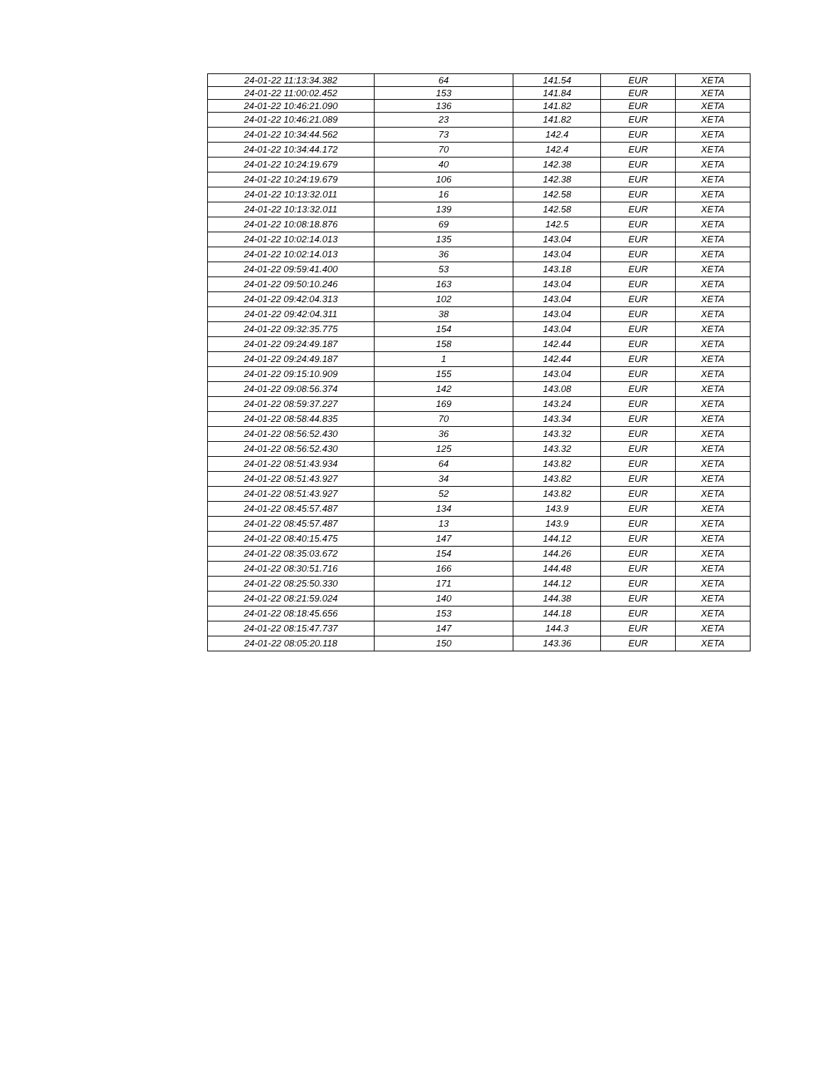| 24-01-22 11:13:34.382 | 64 | 141.54 | EUR | XETA |
| 24-01-22 11:00:02.452 | 153 | 141.84 | EUR | XETA |
| 24-01-22 10:46:21.090 | 136 | 141.82 | EUR | XETA |
| 24-01-22 10:46:21.089 | 23 | 141.82 | EUR | XETA |
| 24-01-22 10:34:44.562 | 73 | 142.4 | EUR | XETA |
| 24-01-22 10:34:44.172 | 70 | 142.4 | EUR | XETA |
| 24-01-22 10:24:19.679 | 40 | 142.38 | EUR | XETA |
| 24-01-22 10:24:19.679 | 106 | 142.38 | EUR | XETA |
| 24-01-22 10:13:32.011 | 16 | 142.58 | EUR | XETA |
| 24-01-22 10:13:32.011 | 139 | 142.58 | EUR | XETA |
| 24-01-22 10:08:18.876 | 69 | 142.5 | EUR | XETA |
| 24-01-22 10:02:14.013 | 135 | 143.04 | EUR | XETA |
| 24-01-22 10:02:14.013 | 36 | 143.04 | EUR | XETA |
| 24-01-22 09:59:41.400 | 53 | 143.18 | EUR | XETA |
| 24-01-22 09:50:10.246 | 163 | 143.04 | EUR | XETA |
| 24-01-22 09:42:04.313 | 102 | 143.04 | EUR | XETA |
| 24-01-22 09:42:04.311 | 38 | 143.04 | EUR | XETA |
| 24-01-22 09:32:35.775 | 154 | 143.04 | EUR | XETA |
| 24-01-22 09:24:49.187 | 158 | 142.44 | EUR | XETA |
| 24-01-22 09:24:49.187 | 1 | 142.44 | EUR | XETA |
| 24-01-22 09:15:10.909 | 155 | 143.04 | EUR | XETA |
| 24-01-22 09:08:56.374 | 142 | 143.08 | EUR | XETA |
| 24-01-22 08:59:37.227 | 169 | 143.24 | EUR | XETA |
| 24-01-22 08:58:44.835 | 70 | 143.34 | EUR | XETA |
| 24-01-22 08:56:52.430 | 36 | 143.32 | EUR | XETA |
| 24-01-22 08:56:52.430 | 125 | 143.32 | EUR | XETA |
| 24-01-22 08:51:43.934 | 64 | 143.82 | EUR | XETA |
| 24-01-22 08:51:43.927 | 34 | 143.82 | EUR | XETA |
| 24-01-22 08:51:43.927 | 52 | 143.82 | EUR | XETA |
| 24-01-22 08:45:57.487 | 134 | 143.9 | EUR | XETA |
| 24-01-22 08:45:57.487 | 13 | 143.9 | EUR | XETA |
| 24-01-22 08:40:15.475 | 147 | 144.12 | EUR | XETA |
| 24-01-22 08:35:03.672 | 154 | 144.26 | EUR | XETA |
| 24-01-22 08:30:51.716 | 166 | 144.48 | EUR | XETA |
| 24-01-22 08:25:50.330 | 171 | 144.12 | EUR | XETA |
| 24-01-22 08:21:59.024 | 140 | 144.38 | EUR | XETA |
| 24-01-22 08:18:45.656 | 153 | 144.18 | EUR | XETA |
| 24-01-22 08:15:47.737 | 147 | 144.3 | EUR | XETA |
| 24-01-22 08:05:20.118 | 150 | 143.36 | EUR | XETA |